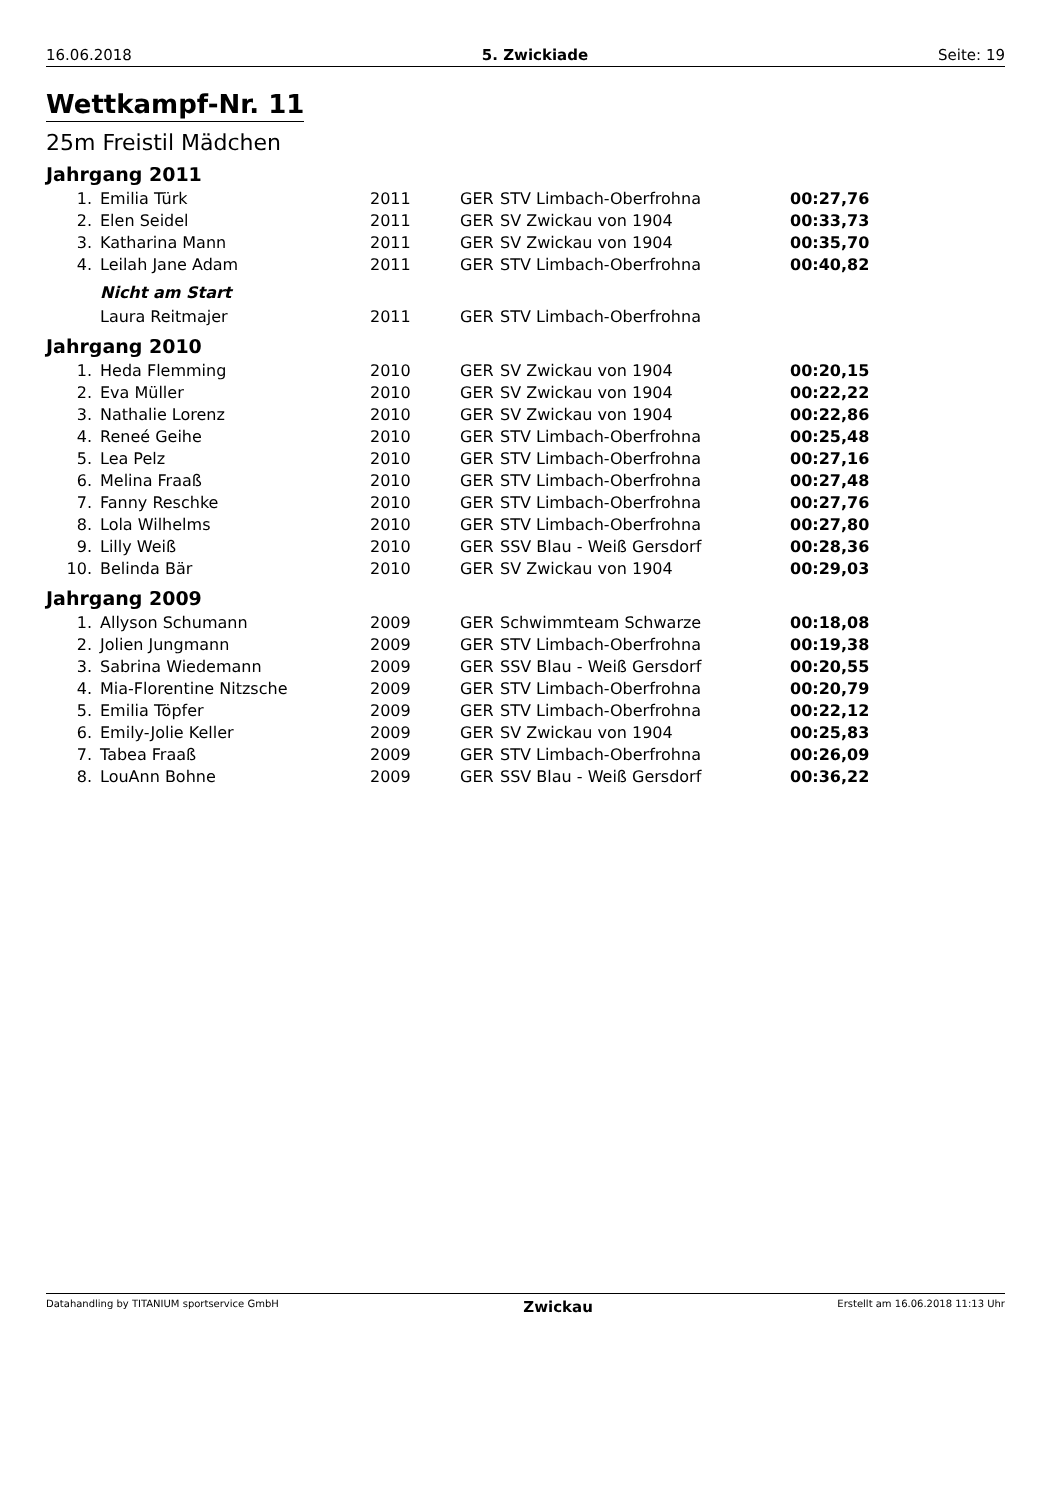16.06.2018 5. Zwickiade Seite: 19
Wettkampf-Nr. 11
25m Freistil Mädchen
Jahrgang 2011
| 1. | Emilia Türk | 2011 | GER | STV Limbach-Oberfrohna | 00:27,76 |
| 2. | Elen Seidel | 2011 | GER | SV Zwickau von 1904 | 00:33,73 |
| 3. | Katharina Mann | 2011 | GER | SV Zwickau von 1904 | 00:35,70 |
| 4. | Leilah Jane Adam | 2011 | GER | STV Limbach-Oberfrohna | 00:40,82 |
| | Nicht am Start | | | | |
| | Laura Reitmajer | 2011 | GER | STV Limbach-Oberfrohna | |
Jahrgang 2010
| 1. | Heda Flemming | 2010 | GER | SV Zwickau von 1904 | 00:20,15 |
| 2. | Eva Müller | 2010 | GER | SV Zwickau von 1904 | 00:22,22 |
| 3. | Nathalie Lorenz | 2010 | GER | SV Zwickau von 1904 | 00:22,86 |
| 4. | Reneé Geihe | 2010 | GER | STV Limbach-Oberfrohna | 00:25,48 |
| 5. | Lea Pelz | 2010 | GER | STV Limbach-Oberfrohna | 00:27,16 |
| 6. | Melina Fraaß | 2010 | GER | STV Limbach-Oberfrohna | 00:27,48 |
| 7. | Fanny Reschke | 2010 | GER | STV Limbach-Oberfrohna | 00:27,76 |
| 8. | Lola Wilhelms | 2010 | GER | STV Limbach-Oberfrohna | 00:27,80 |
| 9. | Lilly Weiß | 2010 | GER | SSV Blau - Weiß Gersdorf | 00:28,36 |
| 10. | Belinda Bär | 2010 | GER | SV Zwickau von 1904 | 00:29,03 |
Jahrgang 2009
| 1. | Allyson Schumann | 2009 | GER | Schwimmteam Schwarze | 00:18,08 |
| 2. | Jolien Jungmann | 2009 | GER | STV Limbach-Oberfrohna | 00:19,38 |
| 3. | Sabrina Wiedemann | 2009 | GER | SSV Blau - Weiß Gersdorf | 00:20,55 |
| 4. | Mia-Florentine Nitzsche | 2009 | GER | STV Limbach-Oberfrohna | 00:20,79 |
| 5. | Emilia Töpfer | 2009 | GER | STV Limbach-Oberfrohna | 00:22,12 |
| 6. | Emily-Jolie Keller | 2009 | GER | SV Zwickau von 1904 | 00:25,83 |
| 7. | Tabea Fraaß | 2009 | GER | STV Limbach-Oberfrohna | 00:26,09 |
| 8. | LouAnn Bohne | 2009 | GER | SSV Blau - Weiß Gersdorf | 00:36,22 |
Datahandling by TITANIUM sportservice GmbH Zwickau Erstellt am 16.06.2018 11:13 Uhr